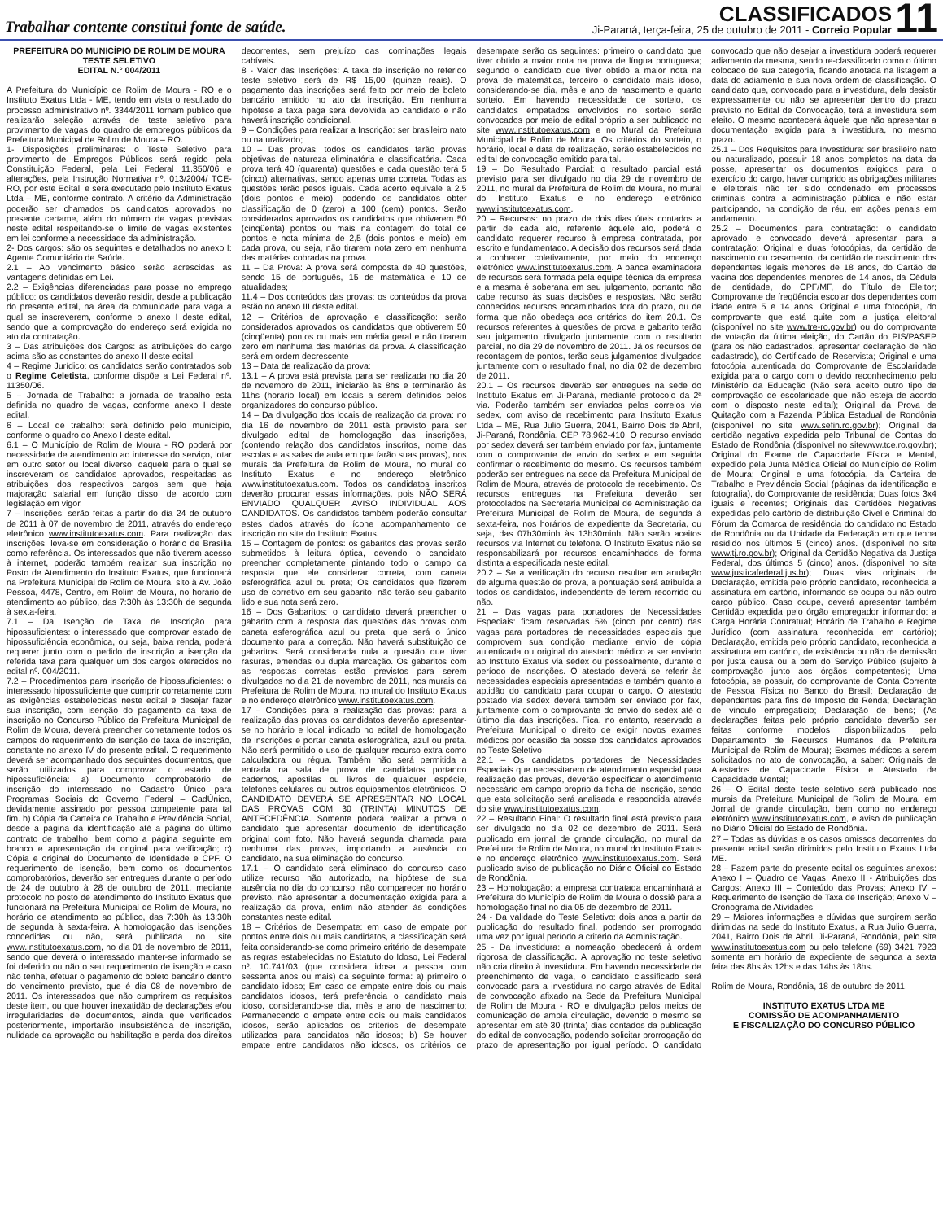Trabalhar contente constitui fonte de saúde.
CLASSIFICADOS
Ji-Paraná, terça-feira, 25 de outubro de 2011 - Correio Popular
11
PREFEITURA DO MUNICÍPIO DE ROLIM DE MOURA
TESTE SELETIVO
EDITAL N.° 004/2011
A Prefeitura do Município de Rolim de Moura - RO e o Instituto Exatus Ltda - ME, tendo em vista o resultado do processo administrativo nº. 3344/2011 tornam público que realizarão seleção através de teste seletivo para provimento de vagas do quadro de empregos públicos da Prefeitura Municipal de Rolim de Moura – RO.
1- Disposições preliminares: o Teste Seletivo para provimento de Empregos Públicos será regido pela Constituição Federal, pela Lei Federal 11.350/06 e alterações, pela Instrução Normativa nº. 013/2004/ TCE-RO, por este Edital, e será executado pelo Instituto Exatus Ltda – ME, conforme contrato. A critério da Administração poderão ser chamados os candidatos aprovados no presente certame, além do número de vagas previstas neste edital respeitando-se o limite de vagas existentes em lei conforme a necessidade da administração.
2- Dos cargos: são os seguintes e detalhados no anexo I: Agente Comunitário de Saúde.
2.1 – Ao vencimento básico serão acrescidas as vantagens definidas em Lei.
2.2 – Exigências diferenciadas para posse no emprego público: os candidatos deverão residir, desde a publicação do presente edital, na área da comunidade para vaga a qual se inscreverem, conforme o anexo I deste edital, sendo que a comprovação do endereço será exigida no ato da contratação.
3 – Das atribuições dos Cargos: as atribuições do cargo acima são as constantes do anexo II deste edital.
4 – Regime Jurídico: os candidatos serão contratados sob o Regime Celetista, conforme dispõe a Lei Federal nº. 11350/06.
5 – Jornada de Trabalho: a jornada de trabalho está definida no quadro de vagas, conforme anexo I deste edital.
6 – Local de trabalho: será definido pelo município, conforme o quadro do Anexo I deste edital.
6.1 – O Município de Rolim de Moura - RO poderá por necessidade de atendimento ao interesse do serviço, lotar em outro setor ou local diverso, daquele para o qual se inscreveram os candidatos aprovados, respeitadas as atribuições dos respectivos cargos sem que haja majoração salarial em função disso, de acordo com legislação em vigor.
7 – Inscrições: serão feitas a partir do dia 24 de outubro de 2011 à 07 de novembro de 2011, através do endereço eletrônico www.institutoexatus.com. Para realização das inscrições, leva-se em consideração o horário de Brasília como referência. Os interessados que não tiverem acesso à internet, poderão também realizar sua inscrição no Posto de Atendimento do Instituto Exatus, que funcionará na Prefeitura Municipal de Rolim de Moura, sito à Av. João Pessoa, 4478, Centro, em Rolim de Moura, no horário de atendimento ao público, das 7:30h às 13:30h de segunda à sexta-feira.
7.1 – Da Isenção de Taxa de Inscrição para hipossuficientes: o interessado que comprovar estado de hipossuficiência econômica, ou seja, baixa renda, poderá requerer junto com o pedido de inscrição a isenção da referida taxa para qualquer um dos cargos oferecidos no edital nº. 004/2011.
7.2 – Procedimentos para inscrição de hipossuficientes: o interessado hipossuficiente que cumprir corretamente com as exigências estabelecidas neste edital e desejar fazer sua inscrição, com isenção do pagamento da taxa de inscrição no Concurso Público da Prefeitura Municipal de Rolim de Moura, deverá preencher corretamente todos os campos do requerimento de isenção de taxa de inscrição, constante no anexo IV do presente edital. O requerimento deverá ser acompanhado dos seguintes documentos, que serão utilizados para comprovar o estado de hipossuficiência: a) Documento comprobatório de inscrição do interessado no Cadastro Único para Programas Sociais do Governo Federal – CadÚnico, devidamente assinado por pessoa competente para tal fim. b) Cópia da Carteira de Trabalho e Previdência Social, desde a página da identificação até a página do último contrato de trabalho, bem como a página seguinte em branco e apresentação da original para verificação; c) Cópia e original do Documento de Identidade e CPF. O requerimento de isenção, bem como os documentos comprobatórios, deverão ser entregues durante o período de 24 de outubro à 28 de outubro de 2011, mediante protocolo no posto de atendimento do Instituto Exatus que funcionará na Prefeitura Municipal de Rolim de Moura, no horário de atendimento ao público, das 7:30h às 13:30h de segunda à sexta-feira. A homologação das isenções concedidas ou não, será publicada no site www.institutoexatus.com, no dia 01 de novembro de 2011, sendo que deverá o interessado manter-se informado se foi deferido ou não o seu requerimento de isenção e caso não tenha, efetuar o pagamento do boleto bancário dentro do vencimento previsto, que é dia 08 de novembro de 2011. Os interessados que não cumprirem os requisitos deste item, ou que houver inexatidão de declarações e/ou irregularidades de documentos, ainda que verificados posteriormente, importarão insubsistência de inscrição, nulidade da aprovação ou habilitação e perda dos direitos decorrentes, sem prejuízo das cominações legais cabíveis.
8 - Valor das Inscrições: A taxa de inscrição no referido teste seletivo será de R$ 15,00 (quinze reais). O pagamento das inscrições será feito por meio de boleto bancário emitido no ato da inscrição. Em nenhuma hipótese a taxa paga será devolvida ao candidato e não haverá inscrição condicional.
9 – Condições para realizar a Inscrição: ser brasileiro nato ou naturalizado;
10 – Das provas: todos os candidatos farão provas objetivas de natureza eliminatória e classificatória. Cada prova terá 40 (quarenta) questões e cada questão terá 5 (cinco) alternativas, sendo apenas uma correta. Todas as questões terão pesos iguais. Cada acerto equivale a 2,5 (dois pontos e meio), podendo os candidatos obter classificação de 0 (zero) a 100 (cem) pontos. Serão considerados aprovados os candidatos que obtiverem 50 (cinqüenta) pontos ou mais na contagem do total de pontos e nota mínima de 2,5 (dois pontos e meio) em cada prova, ou seja, não tirarem nota zero em nenhuma das matérias cobradas na prova.
11 – Da Prova: A prova será composta de 40 questões, sendo 15 de português, 15 de matemática e 10 de atualidades;
11.4 – Dos conteúdos das provas: os conteúdos da prova estão no anexo III deste edital.
12 – Critérios de aprovação e classificação: serão considerados aprovados os candidatos que obtiverem 50 (cinqüenta) pontos ou mais em média geral e não tirarem zero em nenhuma das matérias da prova. A classificação será em ordem decrescente
13 – Data de realização da prova:
13.1 – A prova está prevista para ser realizada no dia 20 de novembro de 2011, iniciarão às 8hs e terminarão às 11hs (horário local) em locais a serem definidos pelos organizadores do concurso público.
14 – Da divulgação dos locais de realização da prova: no dia 16 de novembro de 2011 está previsto para ser divulgado edital de homologação das inscrições, (contendo relação dos candidatos inscritos, nome das escolas e as salas de aula em que farão suas provas), nos murais da Prefeitura de Rolim de Moura, no mural do Instituto Exatus e no endereço eletrônico www.institutoexatus.com. Todos os candidatos inscritos deverão procurar essas informações, pois NÃO SERÁ ENVIADO QUALQUER AVISO INDIVIDUAL AOS CANDIDATOS. Os candidatos também poderão consultar estes dados através do ícone acompanhamento de inscrição no site do Instituto Exatus.
15 – Contagem de pontos: os gabaritos das provas serão submetidos à leitura óptica, devendo o candidato preencher completamente pintando todo o campo da resposta que ele considerar correta, com caneta esferográfica azul ou preta; Os candidatos que fizerem uso de corretivo em seu gabarito, não terão seu gabarito lido e sua nota será zero.
16 – Dos Gabaritos: o candidato deverá preencher o gabarito com a resposta das questões das provas com caneta esferográfica azul ou preta, que será o único documento para a correção. Não haverá substituição de gabaritos. Será considerada nula a questão que tiver rasuras, emendas ou dupla marcação. Os gabaritos com as respostas corretas estão previstos para serem divulgados no dia 21 de novembro de 2011, nos murais da Prefeitura de Rolim de Moura, no mural do Instituto Exatus e no endereço eletrônico www.institutoexatus.com.
17 – Condições para a realização das provas: para a realização das provas os candidatos deverão apresentar-se no horário e local indicado no edital de homologação de inscrições e portar caneta esferográfica, azul ou preta. Não será permitido o uso de qualquer recurso extra como calculadora ou régua. Também não será permitida a entrada na sala de prova de candidatos portando cadernos, apostilas ou livros de qualquer espécie, telefones celulares ou outros equipamentos eletrônicos. O CANDIDATO DEVERÁ SE APRESENTAR NO LOCAL DAS PROVAS COM 30 (TRINTA) MINUTOS DE ANTECEDÊNCIA. Somente poderá realizar a prova o candidato que apresentar documento de identificação original com foto. Não haverá segunda chamada para nenhuma das provas, importando a ausência do candidato, na sua eliminação do concurso.
17.1 – O candidato será eliminado do concurso caso utilize recurso não autorizado, na hipótese de sua ausência no dia do concurso, não comparecer no horário previsto, não apresentar a documentação exigida para a realização da prova, enfim não atender às condições constantes neste edital.
18 – Critérios de Desempate: em caso de empate por pontos entre dois ou mais candidatos, a classificação será feita considerando-se como primeiro critério de desempate as regras estabelecidas no Estatuto do Idoso, Lei Federal nº. 10.741/03 (que considera idosa a pessoa com sessenta anos ou mais) da seguinte forma: a) primeiro o candidato idoso; Em caso de empate entre dois ou mais candidatos idosos, terá preferência o candidato mais idoso, considerando-se dia, mês e ano de nascimento; Permanecendo o empate entre dois ou mais candidatos idosos, serão aplicados os critérios de desempate utilizados para candidatos não idosos; b) Se houver empate entre candidatos não idosos, os critérios de desempate serão os seguintes: primeiro o candidato que tiver obtido a maior nota na prova de língua portuguesa; segundo o candidato que tiver obtido a maior nota na prova de matemática, terceiro o candidato mais idoso, considerando-se dia, mês e ano de nascimento e quarto sorteio. Em havendo necessidade de sorteio, os candidatos empatados envolvidos no sorteio serão convocados por meio de edital próprio a ser publicado no site www.institutoexatus.com e no Mural da Prefeitura Municipal de Rolim de Moura. Os critérios do sorteio, o horário, local e data de realização, serão estabelecidos no edital de convocação emitido para tal.
19 – Do Resultado Parcial: o resultado parcial está previsto para ser divulgado no dia 29 de novembro de 2011, no mural da Prefeitura de Rolim de Moura, no mural do Instituto Exatus e no endereço eletrônico www.institutoexatus.com.
20 – Recursos: no prazo de dois dias úteis contados a partir de cada ato, referente àquele ato, poderá o candidato requerer recurso à empresa contratada, por escrito e fundamentado. A decisão dos recursos será dada a conhecer coletivamente, por meio do endereço eletrônico www.institutoexatus.com. A banca examinadora de recursos será formada pela equipe técnica da empresa e a mesma é soberana em seu julgamento, portanto não cabe recurso às suas decisões e respostas. Não serão conhecidos recursos encaminhados fora do prazo, ou de forma que não obedeça aos critérios do item 20.1. Os recursos referentes à questões de prova e gabarito terão seu julgamento divulgado juntamente com o resultado parcial, no dia 29 de novembro de 2011. Já os recursos de recontagem de pontos, terão seus julgamentos divulgados juntamente com o resultado final, no dia 02 de dezembro de 2011.
20.1 – Os recursos deverão ser entregues na sede do Instituto Exatus em Ji-Paraná, mediante protocolo da 2ª via. Poderão também ser enviados pelos correios via sedex, com aviso de recebimento para Instituto Exatus Ltda – ME, Rua Julio Guerra, 2041, Bairro Dois de Abril, Ji-Paraná, Rondônia, CEP 78.962-410. O recurso enviado por sedex deverá ser também enviado por fax, juntamente com o comprovante de envio do sedex e em seguida confirmar o recebimento do mesmo. Os recursos também poderão ser entregues na sede da Prefeitura Municipal de Rolim de Moura, através de protocolo de recebimento. Os recursos entregues na Prefeitura deverão ser protocolados na Secretaria Municipal de Administração da Prefeitura Municipal de Rolim de Moura, de segunda à sexta-feira, nos horários de expediente da Secretaria, ou seja, das 07h30minh às 13h30minh. Não serão aceitos recursos via Internet ou telefone. O Instituto Exatus não se responsabilizará por recursos encaminhados de forma distinta a especificada neste edital.
20.2 – Se a verificação do recurso resultar em anulação de alguma questão de prova, a pontuação será atribuída a todos os candidatos, independente de terem recorrido ou não.
21 – Das vagas para portadores de Necessidades Especiais: ficam reservadas 5% (cinco por cento) das vagas para portadores de necessidades especiais que comprovem sua condição mediante envio de cópia autenticada ou original do atestado médico a ser enviado ao Instituto Exatus via sedex ou pessoalmente, durante o período de inscrições. O atestado deverá se referir às necessidades especiais apresentadas e também quanto a aptidão do candidato para ocupar o cargo. O atestado postado via sedex deverá também ser enviado por fax, juntamente com o comprovante do envio do sedex até o último dia das inscrições. Fica, no entanto, reservado a Prefeitura Municipal o direito de exigir novos exames médicos por ocasião da posse dos candidatos aprovados no Teste Seletivo
22.1 – Os candidatos portadores de Necessidades Especiais que necessitarem de atendimento especial para realização das provas, deverão especificar o atendimento necessário em campo próprio da ficha de inscrição, sendo que esta solicitação será analisada e respondida através do site www.institutoexatus.com.
22 – Resultado Final: O resultado final está previsto para ser divulgado no dia 02 de dezembro de 2011. Será publicado em jornal de grande circulação, no mural da Prefeitura de Rolim de Moura, no mural do Instituto Exatus e no endereço eletrônico www.institutoexatus.com. Será publicado aviso de publicação no Diário Oficial do Estado de Rondônia.
23 – Homologação: a empresa contratada encaminhará a Prefeitura do Município de Rolim de Moura o dossiê para a homologação final no dia 05 de dezembro de 2011.
24 - Da validade do Teste Seletivo: dois anos a partir da publicação do resultado final, podendo ser prorrogado uma vez por igual período a critério da Administração.
25 - Da investidura: a nomeação obedecerá à ordem rigorosa de classificação. A aprovação no teste seletivo não cria direito à investidura. Em havendo necessidade de preenchimento de vaga, o candidato classificado será convocado para a investidura no cargo através de Edital de convocação afixado na Sede da Prefeitura Municipal de Rolim de Moura - RO e divulgação pelos meios de comunicação de ampla circulação, devendo o mesmo se apresentar em até 30 (trinta) dias contados da publicação do edital de convocação, podendo solicitar prorrogação do prazo de apresentação por igual período. O candidato convocado que não desejar a investidura poderá requerer adiamento da mesma, sendo re-classificado como o último colocado de sua categoria, ficando anotada na listagem a data do adiamento e sua nova ordem de classificação. O candidato que, convocado para a investidura, dela desistir expressamente ou não se apresentar dentro do prazo previsto no Edital de Convocação, terá a investidura sem efeito. O mesmo acontecerá àquele que não apresentar a documentação exigida para a investidura, no mesmo prazo.
25.1 – Dos Requisitos para Investidura: ser brasileiro nato ou naturalizado, possuir 18 anos completos na data da posse, apresentar os documentos exigidos para o exercício do cargo, haver cumprido as obrigações militares e eleitorais não ter sido condenado em processos criminais contra a administração pública e não estar participando, na condição de réu, em ações penais em andamento.
25.2 – Documentos para contratação: o candidato aprovado e convocado deverá apresentar para a contratação: Original e duas fotocópias, da certidão de nascimento ou casamento, da certidão de nascimento dos dependentes legais menores de 18 anos, do Cartão de vacina dos dependentes menores de 14 anos, da Cédula de Identidade, do CPF/MF, do Título de Eleitor; Comprovante de freqüência escolar dos dependentes com idade entre 5 e 14 anos; Original e uma fotocópia, do comprovante que está quite com a justiça eleitoral (disponível no site www.tre-ro.gov.br) ou do comprovante de votação da última eleição, do Cartão do PIS/PASEP (para os não cadastrados, apresentar declaração de não cadastrado), do Certificado de Reservista; Original e uma fotocópia autenticada do Comprovante de Escolaridade exigida para o cargo com o devido reconhecimento pelo Ministério da Educação (Não será aceito outro tipo de comprovação de escolaridade que não esteja de acordo com o disposto neste edital); Original da Prova de Quitação com a Fazenda Pública Estadual de Rondônia (disponível no site www.sefin.ro.gov.br); Original da certidão negativa expedida pelo Tribunal de Contas do Estado de Rondônia (disponível no sitewww.tce.ro.gov.br); Original do Exame de Capacidade Física e Mental, expedido pela Junta Médica Oficial do Município de Rolim de Moura; Original e uma fotocópia, da Carteira de Trabalho e Previdência Social (páginas da identificação e fotografia), do Comprovante de residência; Duas fotos 3x4 iguais e recentes; Originais das Certidões Negativas expedidas pelo cartório de distribuição Cível e Criminal do Fórum da Comarca de residência do candidato no Estado de Rondônia ou da Unidade da Federação em que tenha residido nos últimos 5 (cinco) anos. (disponível no site www.tj.ro.gov.br); Original da Certidão Negativa da Justiça Federal, dos últimos 5 (cinco) anos. (disponível no site www.justicafederal.jus.br); Duas vias originais de Declaração, emitida pelo próprio candidato, reconhecida a assinatura em cartório, informando se ocupa ou não outro cargo público. Caso ocupe, deverá apresentar também Certidão expedida pelo órgão empregador informando: a Carga Horária Contratual; Horário de Trabalho e Regime Jurídico (com assinatura reconhecida em cartório); Declaração, emitida pelo próprio candidato, reconhecida a assinatura em cartório, de existência ou não de demissão por justa causa ou a bem do Serviço Público (sujeito à comprovação junto aos órgãos competentes); Uma fotocópia, se possuir, do comprovante de Conta Corrente de Pessoa Física no Banco do Brasil; Declaração de dependentes para fins de Imposto de Renda; Declaração de vinculo empregatício; Declaração de bens; (As declarações feitas pelo próprio candidato deverão ser feitas conforme modelos disponibilizados pelo Departamento de Recursos Humanos da Prefeitura Municipal de Rolim de Moura); Exames médicos a serem solicitados no ato de convocação, a saber: Originais de Atestados de Capacidade Física e Atestado de Capacidade Mental;
26 – O Edital deste teste seletivo será publicado nos murais da Prefeitura Municipal de Rolim de Moura, em Jornal de grande circulação, bem como no endereço eletrônico www.institutoexatus.com, e aviso de publicação no Diário Oficial do Estado de Rondônia.
27 – Todas as dúvidas e os casos omissos decorrentes do presente edital serão dirimidos pelo Instituto Exatus Ltda ME.
28 – Fazem parte do presente edital os seguintes anexos: Anexo I – Quadro de Vagas; Anexo II - Atribuições dos Cargos; Anexo III – Conteúdo das Provas; Anexo IV – Requerimento de Isenção de Taxa de Inscrição; Anexo V – Cronograma de Atividades;
29 – Maiores informações e dúvidas que surgirem serão dirimidas na sede do Instituto Exatus, a Rua Julio Guerra, 2041, Bairro Dois de Abril, Ji-Paraná, Rondônia, pelo site www.institutoexatus.com ou pelo telefone (69) 3421 7923 somente em horário de expediente de segunda a sexta feira das 8hs às 12hs e das 14hs às 18hs.
Rolim de Moura, Rondônia, 18 de outubro de 2011.
INSTITUTO EXATUS LTDA ME
COMISSÃO DE ACOMPANHAMENTO
E FISCALIZAÇÃO DO CONCURSO PÚBLICO